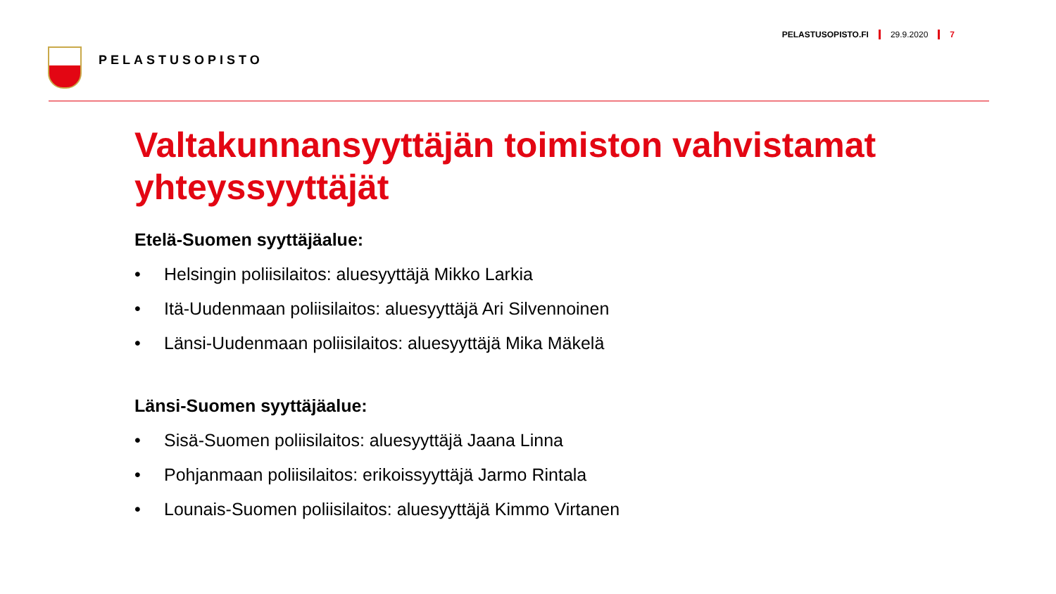PELASTUSOPISTO
PELASTUSOPISTO.FI 29.9.2020 7
Valtakunnansyyttäjän toimiston vahvistamat yhteyssyyttäjät
Etelä-Suomen syyttäjäalue:
• Helsingin poliisilaitos: aluesyyttäjä Mikko Larkia
• Itä-Uudenmaan poliisilaitos: aluesyyttäjä Ari Silvennoinen
• Länsi-Uudenmaan poliisilaitos: aluesyyttäjä Mika Mäkelä
Länsi-Suomen syyttäjäalue:
• Sisä-Suomen poliisilaitos: aluesyyttäjä Jaana Linna
• Pohjanmaan poliisilaitos: erikoissyyttäjä Jarmo Rintala
• Lounais-Suomen poliisilaitos: aluesyyttäjä Kimmo Virtanen